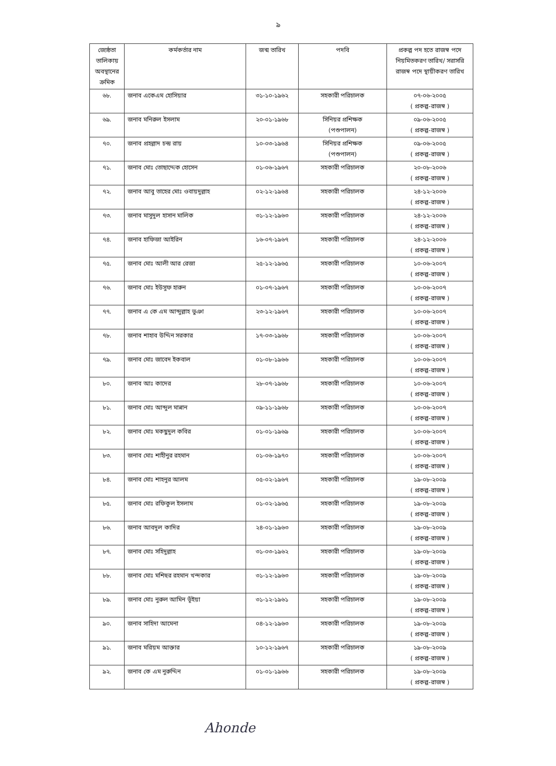৯
| জ্যেষ্ঠতা তালিকায় অবস্থানের ক্রমিক | কর্মকর্তার নাম | জন্ম তারিখ | পদবি | প্রকল্প পদ হতে রাজস্ব পদে নিয়মিতকরণ তারিখ/ সরাসরি রাজস্ব পদে স্থায়ীকরণ তারিখ |
| --- | --- | --- | --- | --- |
| ৬৮. | জনাব একেএম হোসিয়ার | ৩১-১০-১৯৬২ | সহকারী পরিচালক | ০৭-০৬-২০০৫ ( প্রকল্প-রাজস্ব ) |
| ৬৯. | জনাব মনিরুল ইসলাম | ২০-০১-১৯৬৮ | সিনিয়র প্রশিক্ষক (পশুপালন) | ০৯-০৬-২০০৫ ( প্রকল্প-রাজস্ব ) |
| ৭০. | জনাব প্রহল্লাদ চন্দ্র রায় | ১০-০৩-১৯৬৪ | সিনিয়র প্রশিক্ষক (পশুপালন) | ০৯-০৬-২০০৫ ( প্রকল্প-রাজস্ব ) |
| ৭১. | জনাব মোঃ তোছাদ্দেক হোসেন | ০১-০৬-১৯৬৭ | সহকারী পরিচালক | ২০-০৮-২০০৬ ( প্রকল্প-রাজস্ব ) |
| ৭২. | জনাব আবু তাহের মোঃ ওবায়দুল্লাহ | ০২-১২-১৯৬৪ | সহকারী পরিচালক | ২৪-১২-২০০৬ ( প্রকল্প-রাজস্ব ) |
| ৭৩. | জনাব মাসুদুল হাসান মালিক | ৩১-১২-১৯৬৩ | সহকারী পরিচালক | ২৪-১২-২০০৬ ( প্রকল্প-রাজস্ব ) |
| ৭৪. | জনাব হাফিজা আইরিন | ১৬-০৭-১৯৬৭ | সহকারী পরিচালক | ২৪-১২-২০০৬ ( প্রকল্প-রাজস্ব ) |
| ৭৫. | জনাব মোঃ আলী আর রেজা | ২৫-১২-১৯৬৫ | সহকারী পরিচালক | ১০-০৬-২০০৭ ( প্রকল্প-রাজস্ব ) |
| ৭৬. | জনাব মোঃ ইউসুফ হারুন | ০১-০৭-১৯৬৭ | সহকারী পরিচালক | ১০-০৬-২০০৭ ( প্রকল্প-রাজস্ব ) |
| ৭৭. | জনাব এ কে এম আব্দুল্লাহ ভুঞা | ২৩-১২-১৯৬৭ | সহকারী পরিচালক | ১০-০৬-২০০৭ ( প্রকল্প-রাজস্ব ) |
| ৭৮. | জনাব শাহাব উদ্দিন সরকার | ১৭-০৩-১৯৬৮ | সহকারী পরিচালক | ১০-০৬-২০০৭ ( প্রকল্প-রাজস্ব ) |
| ৭৯. | জনাব মোঃ জাবেদ ইকবাল | ০১-০৮-১৯৬৬ | সহকারী পরিচালক | ১০-০৬-২০০৭ ( প্রকল্প-রাজস্ব ) |
| ৮০. | জনাব আঃ কাদের | ২৮-০৭-১৯৬৮ | সহকারী পরিচালক | ১০-০৬-২০০৭ ( প্রকল্প-রাজস্ব ) |
| ৮১. | জনাব মোঃ আব্দুল মান্নান | ০৯-১১-১৯৬৮ | সহকারী পরিচালক | ১০-০৬-২০০৭ ( প্রকল্প-রাজস্ব ) |
| ৮২. | জনাব মোঃ মকছুদুল কবির | ০১-০১-১৯৬৯ | সহকারী পরিচালক | ১০-০৬-২০০৭ ( প্রকল্প-রাজস্ব ) |
| ৮৩. | জনাব মোঃ শাহীনুর রহমান | ০১-০৬-১৯৭০ | সহকারী পরিচালক | ১০-০৬-২০০৭ ( প্রকল্প-রাজস্ব ) |
| ৮৪. | জনাব মোঃ শাহনুর আলম | ০৫-০২-১৯৬৭ | সহকারী পরিচালক | ১৯-০৮-২০০৯ ( প্রকল্প-রাজস্ব ) |
| ৮৫. | জনাব মোঃ রফিকুল ইসলাম | ০১-০২-১৯৬৫ | সহকারী পরিচালক | ১৯-০৮-২০০৯ ( প্রকল্প-রাজস্ব ) |
| ৮৬. | জনাব আবদুল কাদির | ২৪-০১-১৯৬৩ | সহকারী পরিচালক | ১৯-০৮-২০০৯ ( প্রকল্প-রাজস্ব ) |
| ৮৭. | জনাব মোঃ সহিদুল্লাহ | ৩১-০৩-১৯৬২ | সহকারী পরিচালক | ১৯-০৮-২০০৯ ( প্রকল্প-রাজস্ব ) |
| ৮৮. | জনাব মোঃ মশিহুর রহমান খন্দকার | ৩১-১২-১৯৬৩ | সহকারী পরিচালক | ১৯-০৮-২০০৯ ( প্রকল্প-রাজস্ব ) |
| ৮৯. | জনাব মোঃ নুরুল আমিন ভূঁইয়া | ৩১-১২-১৯৬১ | সহকারী পরিচালক | ১৯-০৮-২০০৯ ( প্রকল্প-রাজস্ব ) |
| ৯০. | জনাব সাহিদা আমেনা | ০৪-১২-১৯৬৩ | সহকারী পরিচালক | ১৯-০৮-২০০৯ ( প্রকল্প-রাজস্ব ) |
| ৯১. | জনাব মরিয়ম আক্তার | ১০-১২-১৯৬৭ | সহকারী পরিচালক | ১৯-০৮-২০০৯ ( প্রকল্প-রাজস্ব ) |
| ৯২. | জনাব কে এম নুরুদ্দিন | ০১-০১-১৯৬৬ | সহকারী পরিচালক | ১৯-০৮-২০০৯ ( প্রকল্প-রাজস্ব ) |
Ahonde